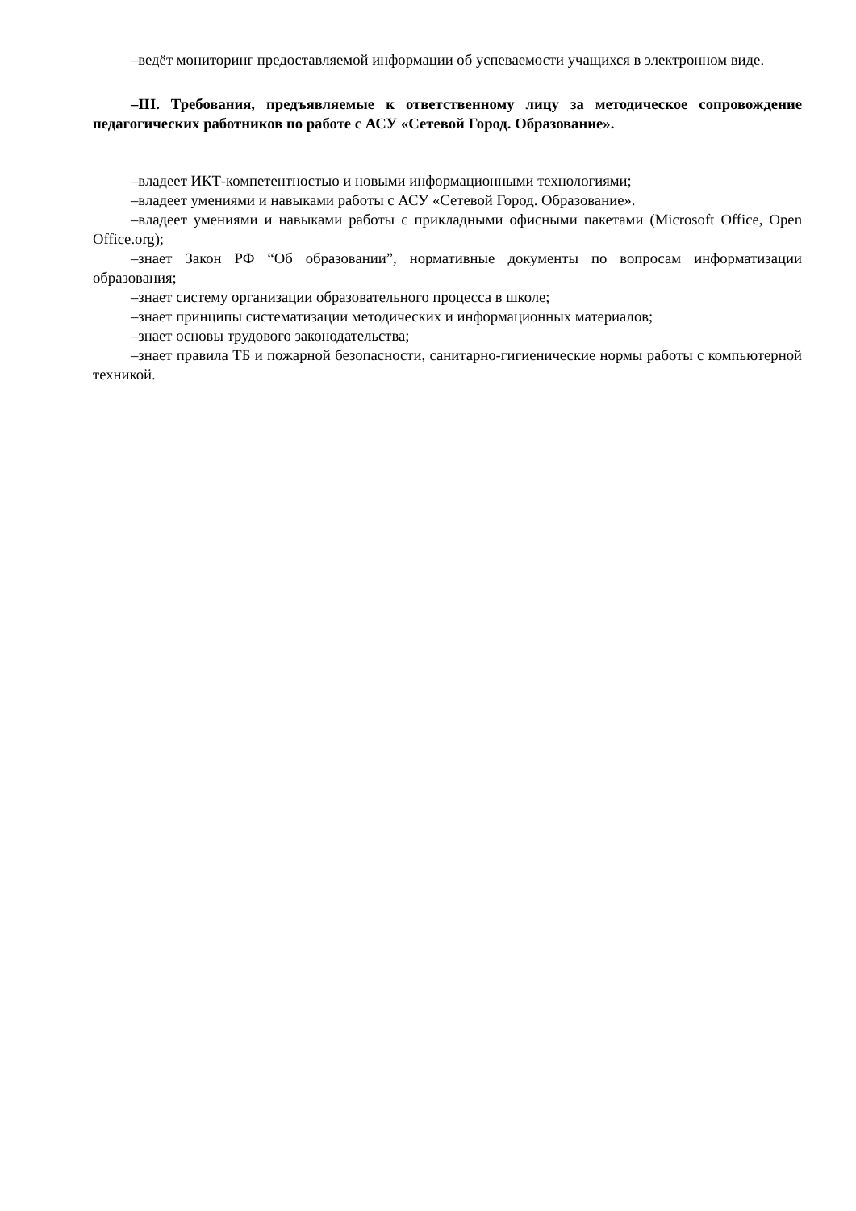–ведёт мониторинг предоставляемой информации об успеваемости учащихся в электронном виде.
–III. Требования, предъявляемые к ответственному лицу за методическое сопровождение педагогических работников по работе с АСУ «Сетевой Город. Образование».
–владеет ИКТ-компетентностью и новыми информационными технологиями;
–владеет умениями и навыками работы с АСУ «Сетевой Город. Образование».
–владеет умениями и навыками работы с прикладными офисными пакетами (Microsoft Office, Open Office.org);
–знает Закон РФ “Об образовании”, нормативные документы по вопросам информатизации образования;
–знает систему организации образовательного процесса в школе;
–знает принципы систематизации методических и информационных материалов;
–знает основы трудового законодательства;
–знает правила ТБ и пожарной безопасности, санитарно-гигиенические нормы работы с компьютерной техникой.